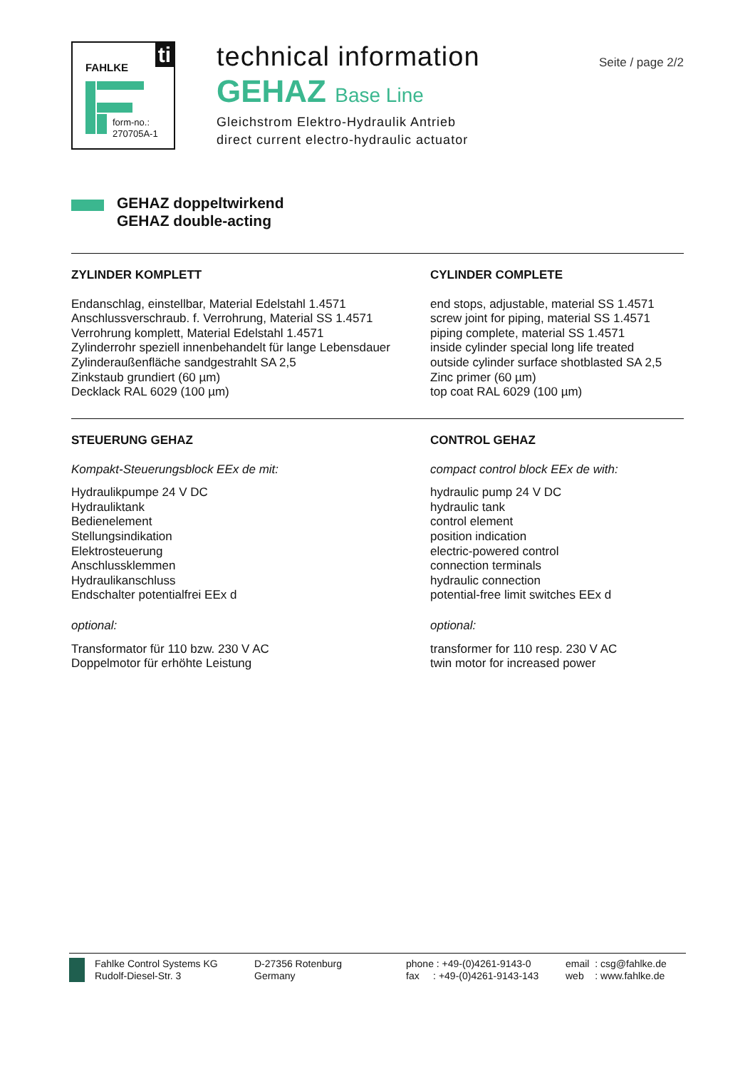FAHLKE ti
form-no.:
270705A-1
technical information
GEHAZ Base Line
Gleichstrom Elektro-Hydraulik Antrieb
direct current electro-hydraulic actuator
Seite / page 2/2
GEHAZ doppeltwirkend
GEHAZ double-acting
ZYLINDER KOMPLETT
Endanschlag, einstellbar, Material Edelstahl 1.4571
Anschlussverschraub. f. Verrohrung, Material SS 1.4571
Verrohrung komplett, Material Edelstahl 1.4571
Zylinderrohr speziell innenbehandelt für lange Lebensdauer
Zylinderaußenfläche sandgestrahlt SA 2,5
Zinkstaub grundiert (60 µm)
Decklack RAL 6029 (100 µm)
CYLINDER COMPLETE
end stops, adjustable, material SS 1.4571
screw joint for piping, material SS 1.4571
piping complete, material SS 1.4571
inside cylinder special long life treated
outside cylinder surface shotblasted SA 2,5
Zinc primer (60 µm)
top coat RAL 6029 (100 µm)
STEUERUNG GEHAZ
Kompakt-Steuerungsblock EEx de mit:
Hydraulikpumpe 24 V DC
Hydrauliktank
Bedienelement
Stellungsindikation
Elektrosteuerung
Anschlussklemmen
Hydraulikanschluss
Endschalter potentialfrei EEx d
optional:
Transformator für 110 bzw. 230 V AC
Doppelmotor für erhöhte Leistung
CONTROL GEHAZ
compact control block EEx de with:
hydraulic pump 24 V DC
hydraulic tank
control element
position indication
electric-powered control
connection terminals
hydraulic connection
potential-free limit switches EEx d
optional:
transformer for 110 resp. 230 V AC
twin motor for increased power
Fahlke Control Systems KG
Rudolf-Diesel-Str. 3
D-27356 Rotenburg
Germany
phone : +49-(0)4261-9143-0
fax : +49-(0)4261-9143-143
email : csg@fahlke.de
web : www.fahlke.de